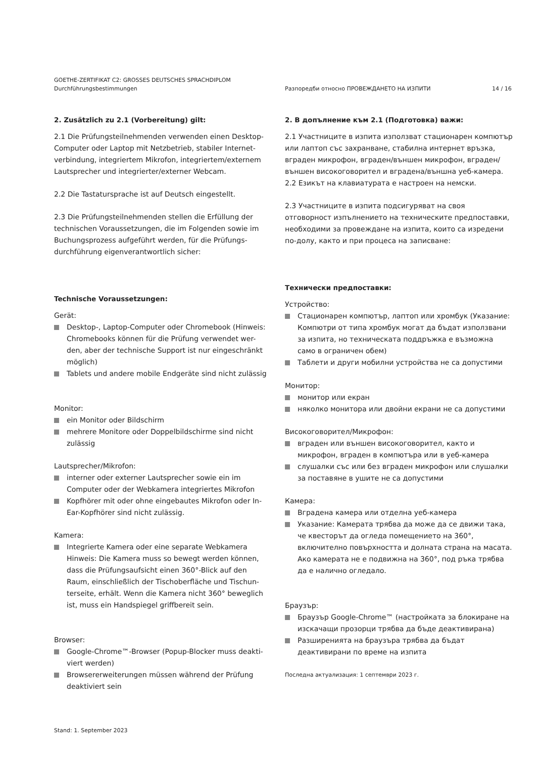GOETHE-ZERTIFIKAT C2: GROSSES DEUTSCHES SPRACHDIPLOM
Durchführungsbestimmungen
Разпоредби относно ПРОВЕЖДАНЕТО НА ИЗПИТИ 14 / 16
2. Zusätzlich zu 2.1 (Vorbereitung) gilt:
2.1 Die Prüfungsteilnehmenden verwenden einen Desktop-Computer oder Laptop mit Netzbetrieb, stabiler Internet-verbindung, integriertem Mikrofon, integriertem/externem Lautsprecher und integrierter/externer Webcam.
2.2 Die Tastatursprache ist auf Deutsch eingestellt.
2.3 Die Prüfungsteilnehmenden stellen die Erfüllung der technischen Voraussetzungen, die im Folgenden sowie im Buchungsprozess aufgeführt werden, für die Prüfungs-durchführung eigenverantwortlich sicher:
Technische Voraussetzungen:
Gerät:
Desktop-, Laptop-Computer oder Chromebook (Hinweis: Chromebooks können für die Prüfung verwendet wer-den, aber der technische Support ist nur eingeschränkt möglich)
Tablets und andere mobile Endgeräte sind nicht zulässig
Monitor:
ein Monitor oder Bildschirm
mehrere Monitore oder Doppelbildschirme sind nicht zulässig
Lautsprecher/Mikrofon:
interner oder externer Lautsprecher sowie ein im Computer oder der Webkamera integriertes Mikrofon
Kopfhörer mit oder ohne eingebautes Mikrofon oder In-Ear-Kopfhörer sind nicht zulässig.
Kamera:
Integrierte Kamera oder eine separate Webkamera Hinweis: Die Kamera muss so bewegt werden können, dass die Prüfungsaufsicht einen 360°-Blick auf den Raum, einschließlich der Tischoberfläche und Tischun-terseite, erhält. Wenn die Kamera nicht 360° beweglich ist, muss ein Handspiegel griffbereit sein.
Browser:
Google-Chrome™-Browser (Popup-Blocker muss deakti-viert werden)
Browsererweiterungen müssen während der Prüfung deaktiviert sein
Stand: 1. September 2023
2. В допълнение към 2.1 (Подготовка) важи:
2.1 Участниците в изпита използват стационарен компютър или лаптоп със захранване, стабилна интернет връзка, вграден микрофон, вграден/външен микрофон, вграден/външен високоговорител и вградена/външна уеб-камера.
2.2 Езикът на клавиатурата е настроен на немски.
2.3 Участниците в изпита подсигуряват на своя отговорност изпълнението на техническите предпоставки, необходими за провеждане на изпита, които са изредени по-долу, както и при процеса на записване:
Технически предпоставки:
Устройство:
Стационарен компютър, лаптоп или хромбук (Указание: Компютри от типа хромбук могат да бъдат използвани за изпита, но техническата поддръжка е възможна само в ограничен обем)
Таблети и други мобилни устройства не са допустими
Монитор:
монитор или екран
няколко монитора или двойни екрани не са допустими
Високоговорител/Микрофон:
вграден или външен високоговорител, както и микрофон, вграден в компютъра или в уеб-камера
слушалки със или без вграден микрофон или слушалки за поставяне в ушите не са допустими
Камера:
Вградена камера или отделна уеб-камера
Указание: Камерата трябва да може да се движи така, че квесторът да огледа помещението на 360°, включително повърхността и долната страна на масата. Ако камерата не е подвижна на 360°, под ръка трябва да е налично огледало.
Браузър:
Браузър Google-Chrome™ (настройката за блокиране на изскачащи прозорци трябва да бъде деактивирана)
Разширенията на браузъра трябва да бъдат деактивирани по време на изпита
Последна актуализация: 1 септември 2023 г.